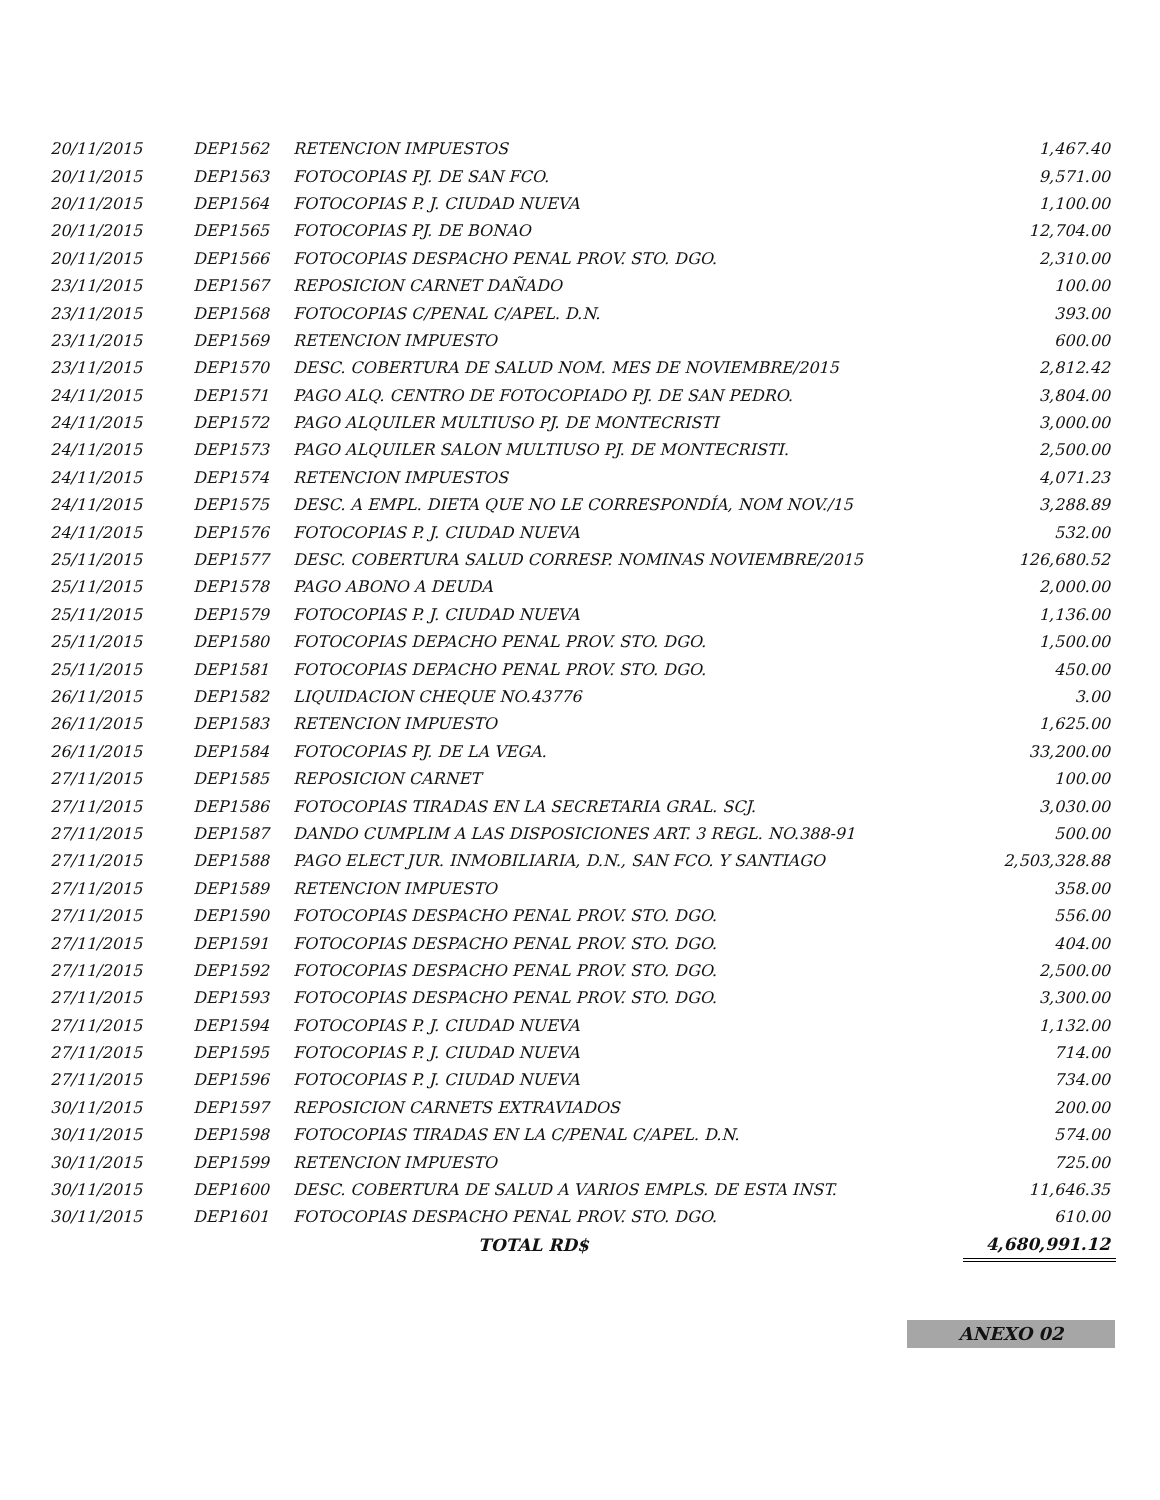| 20/11/2015 | DEP1562 | RETENCION IMPUESTOS | 1,467.40 |
| 20/11/2015 | DEP1563 | FOTOCOPIAS PJ. DE SAN FCO. | 9,571.00 |
| 20/11/2015 | DEP1564 | FOTOCOPIAS P. J. CIUDAD NUEVA | 1,100.00 |
| 20/11/2015 | DEP1565 | FOTOCOPIAS PJ. DE BONAO | 12,704.00 |
| 20/11/2015 | DEP1566 | FOTOCOPIAS DESPACHO PENAL PROV. STO. DGO. | 2,310.00 |
| 23/11/2015 | DEP1567 | REPOSICION CARNET DAÑADO | 100.00 |
| 23/11/2015 | DEP1568 | FOTOCOPIAS C/PENAL C/APEL. D.N. | 393.00 |
| 23/11/2015 | DEP1569 | RETENCION IMPUESTO | 600.00 |
| 23/11/2015 | DEP1570 | DESC. COBERTURA DE SALUD NOM. MES DE NOVIEMBRE/2015 | 2,812.42 |
| 24/11/2015 | DEP1571 | PAGO ALQ. CENTRO DE FOTOCOPIADO PJ. DE SAN PEDRO. | 3,804.00 |
| 24/11/2015 | DEP1572 | PAGO ALQUILER MULTIUSO PJ. DE MONTECRISTI | 3,000.00 |
| 24/11/2015 | DEP1573 | PAGO ALQUILER SALON MULTIUSO PJ. DE MONTECRISTI. | 2,500.00 |
| 24/11/2015 | DEP1574 | RETENCION IMPUESTOS | 4,071.23 |
| 24/11/2015 | DEP1575 | DESC. A EMPL. DIETA QUE NO LE CORRESPONDÍA, NOM NOV./15 | 3,288.89 |
| 24/11/2015 | DEP1576 | FOTOCOPIAS P. J. CIUDAD NUEVA | 532.00 |
| 25/11/2015 | DEP1577 | DESC. COBERTURA SALUD CORRESP. NOMINAS NOVIEMBRE/2015 | 126,680.52 |
| 25/11/2015 | DEP1578 | PAGO ABONO A DEUDA | 2,000.00 |
| 25/11/2015 | DEP1579 | FOTOCOPIAS P. J. CIUDAD NUEVA | 1,136.00 |
| 25/11/2015 | DEP1580 | FOTOCOPIAS DEPACHO PENAL PROV. STO. DGO. | 1,500.00 |
| 25/11/2015 | DEP1581 | FOTOCOPIAS DEPACHO PENAL PROV. STO. DGO. | 450.00 |
| 26/11/2015 | DEP1582 | LIQUIDACION CHEQUE NO.43776 | 3.00 |
| 26/11/2015 | DEP1583 | RETENCION IMPUESTO | 1,625.00 |
| 26/11/2015 | DEP1584 | FOTOCOPIAS PJ. DE LA VEGA. | 33,200.00 |
| 27/11/2015 | DEP1585 | REPOSICION CARNET | 100.00 |
| 27/11/2015 | DEP1586 | FOTOCOPIAS TIRADAS EN LA SECRETARIA GRAL. SCJ. | 3,030.00 |
| 27/11/2015 | DEP1587 | DANDO CUMPLIM A LAS DISPOSICIONES ART. 3 REGL. NO.388-91 | 500.00 |
| 27/11/2015 | DEP1588 | PAGO ELECT JUR. INMOBILIARIA, D.N., SAN FCO. Y SANTIAGO | 2,503,328.88 |
| 27/11/2015 | DEP1589 | RETENCION IMPUESTO | 358.00 |
| 27/11/2015 | DEP1590 | FOTOCOPIAS DESPACHO PENAL PROV. STO. DGO. | 556.00 |
| 27/11/2015 | DEP1591 | FOTOCOPIAS DESPACHO PENAL PROV. STO. DGO. | 404.00 |
| 27/11/2015 | DEP1592 | FOTOCOPIAS DESPACHO PENAL PROV. STO. DGO. | 2,500.00 |
| 27/11/2015 | DEP1593 | FOTOCOPIAS DESPACHO PENAL PROV. STO. DGO. | 3,300.00 |
| 27/11/2015 | DEP1594 | FOTOCOPIAS P. J. CIUDAD NUEVA | 1,132.00 |
| 27/11/2015 | DEP1595 | FOTOCOPIAS P. J. CIUDAD NUEVA | 714.00 |
| 27/11/2015 | DEP1596 | FOTOCOPIAS P. J. CIUDAD NUEVA | 734.00 |
| 30/11/2015 | DEP1597 | REPOSICION CARNETS EXTRAVIADOS | 200.00 |
| 30/11/2015 | DEP1598 | FOTOCOPIAS TIRADAS EN LA C/PENAL C/APEL. D.N. | 574.00 |
| 30/11/2015 | DEP1599 | RETENCION IMPUESTO | 725.00 |
| 30/11/2015 | DEP1600 | DESC. COBERTURA DE SALUD A VARIOS EMPLS. DE ESTA INST. | 11,646.35 |
| 30/11/2015 | DEP1601 | FOTOCOPIAS DESPACHO PENAL PROV. STO. DGO. | 610.00 |
| | | TOTAL RD$ | 4,680,991.12 |
ANEXO 02